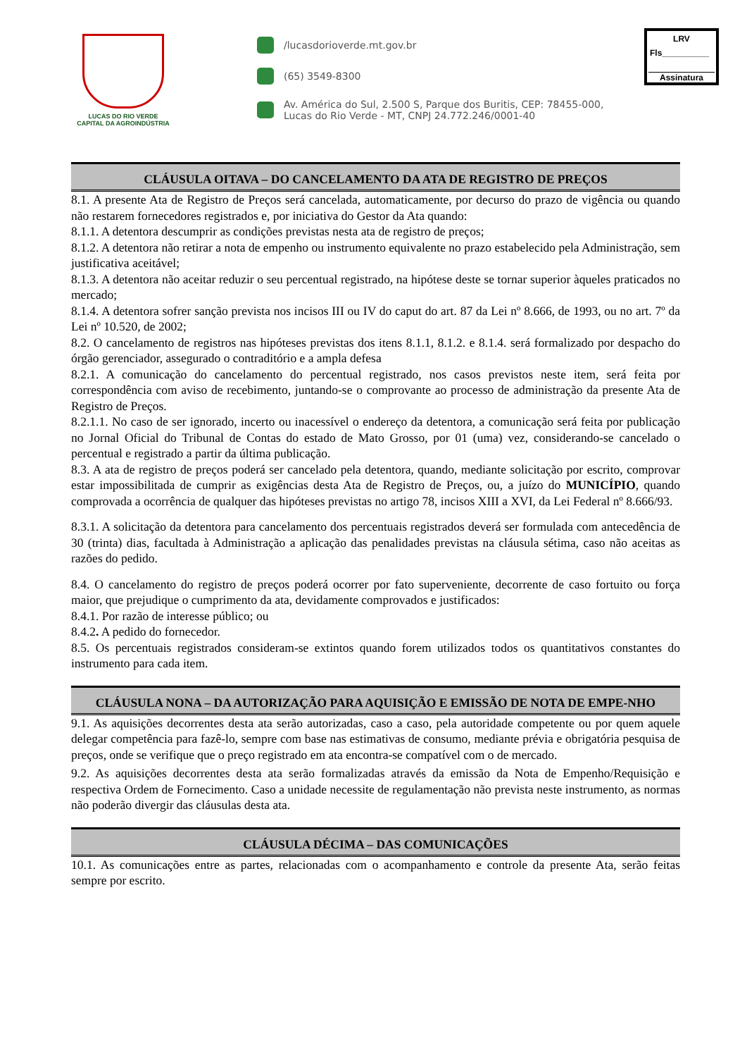LUCAS DO RIO VERDE
CAPITAL DA AGROINDÚSTRIA
/lucasdorioverde.mt.gov.br
(65) 3549-8300
Av. América do Sul, 2.500 S, Parque dos Buritis, CEP: 78455-000, Lucas do Rio Verde - MT, CNPJ 24.772.246/0001-40
LRV
Fls__________
Assinatura
CLÁUSULA OITAVA – DO CANCELAMENTO DA ATA DE REGISTRO DE PREÇOS
8.1. A presente Ata de Registro de Preços será cancelada, automaticamente, por decurso do prazo de vigência ou quando não restarem fornecedores registrados e, por iniciativa do Gestor da Ata quando:
8.1.1. A detentora descumprir as condições previstas nesta ata de registro de preços;
8.1.2. A detentora não retirar a nota de empenho ou instrumento equivalente no prazo estabelecido pela Administração, sem justificativa aceitável;
8.1.3. A detentora não aceitar reduzir o seu percentual registrado, na hipótese deste se tornar superior àqueles praticados no mercado;
8.1.4. A detentora sofrer sanção prevista nos incisos III ou IV do caput do art. 87 da Lei nº 8.666, de 1993, ou no art. 7º da Lei nº 10.520, de 2002;
8.2. O cancelamento de registros nas hipóteses previstas dos itens 8.1.1, 8.1.2. e 8.1.4. será formalizado por despacho do órgão gerenciador, assegurado o contraditório e a ampla defesa
8.2.1. A comunicação do cancelamento do percentual registrado, nos casos previstos neste item, será feita por correspondência com aviso de recebimento, juntando-se o comprovante ao processo de administração da presente Ata de Registro de Preços.
8.2.1.1. No caso de ser ignorado, incerto ou inacessível o endereço da detentora, a comunicação será feita por publicação no Jornal Oficial do Tribunal de Contas do estado de Mato Grosso, por 01 (uma) vez, considerando-se cancelado o percentual e registrado a partir da última publicação.
8.3. A ata de registro de preços poderá ser cancelado pela detentora, quando, mediante solicitação por escrito, comprovar estar impossibilitada de cumprir as exigências desta Ata de Registro de Preços, ou, a juízo do MUNICÍPIO, quando comprovada a ocorrência de qualquer das hipóteses previstas no artigo 78, incisos XIII a XVI, da Lei Federal nº 8.666/93.
8.3.1. A solicitação da detentora para cancelamento dos percentuais registrados deverá ser formulada com antecedência de 30 (trinta) dias, facultada à Administração a aplicação das penalidades previstas na cláusula sétima, caso não aceitas as razões do pedido.
8.4. O cancelamento do registro de preços poderá ocorrer por fato superveniente, decorrente de caso fortuito ou força maior, que prejudique o cumprimento da ata, devidamente comprovados e justificados:
8.4.1. Por razão de interesse público; ou
8.4.2. A pedido do fornecedor.
8.5. Os percentuais registrados consideram-se extintos quando forem utilizados todos os quantitativos constantes do instrumento para cada item.
CLÁUSULA NONA – DA AUTORIZAÇÃO PARA AQUISIÇÃO E EMISSÃO DE NOTA DE EMPE-NHO
9.1. As aquisições decorrentes desta ata serão autorizadas, caso a caso, pela autoridade competente ou por quem aquele delegar competência para fazê-lo, sempre com base nas estimativas de consumo, mediante prévia e obrigatória pesquisa de preços, onde se verifique que o preço registrado em ata encontra-se compatível com o de mercado.
9.2. As aquisições decorrentes desta ata serão formalizadas através da emissão da Nota de Empenho/Requisição e respectiva Ordem de Fornecimento. Caso a unidade necessite de regulamentação não prevista neste instrumento, as normas não poderão divergir das cláusulas desta ata.
CLÁUSULA DÉCIMA – DAS COMUNICAÇÕES
10.1. As comunicações entre as partes, relacionadas com o acompanhamento e controle da presente Ata, serão feitas sempre por escrito.